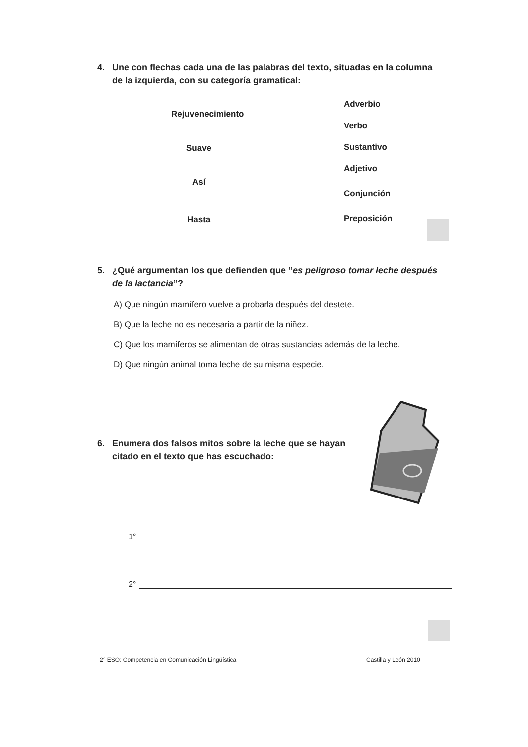4. Une con flechas cada una de las palabras del texto, situadas en la columna
de la izquierda, con su categoría gramatical:
Rejuvenecimiento
Adverbio
Verbo
Suave Sustantivo
Adjetivo
Así
Conjunción
Hasta Preposición
5. ¿Qué argumentan los que defienden que “es peligroso tomar leche después
de la lactancia”?
A) Que ningún mamífero vuelve a probarla después del destete.
B) Que la leche no es necesaria a partir de la niñez.
C) Que los mamíferos se alimentan de otras sustancias además de la leche.
D) Que ningún animal toma leche de su misma especie.
6. Enumera dos falsos mitos sobre la leche que se hayan
citado en el texto que has escuchado:
1°
2°
2° ESO: Competencia en Comunicación Lingüística
Castilla y León 2010